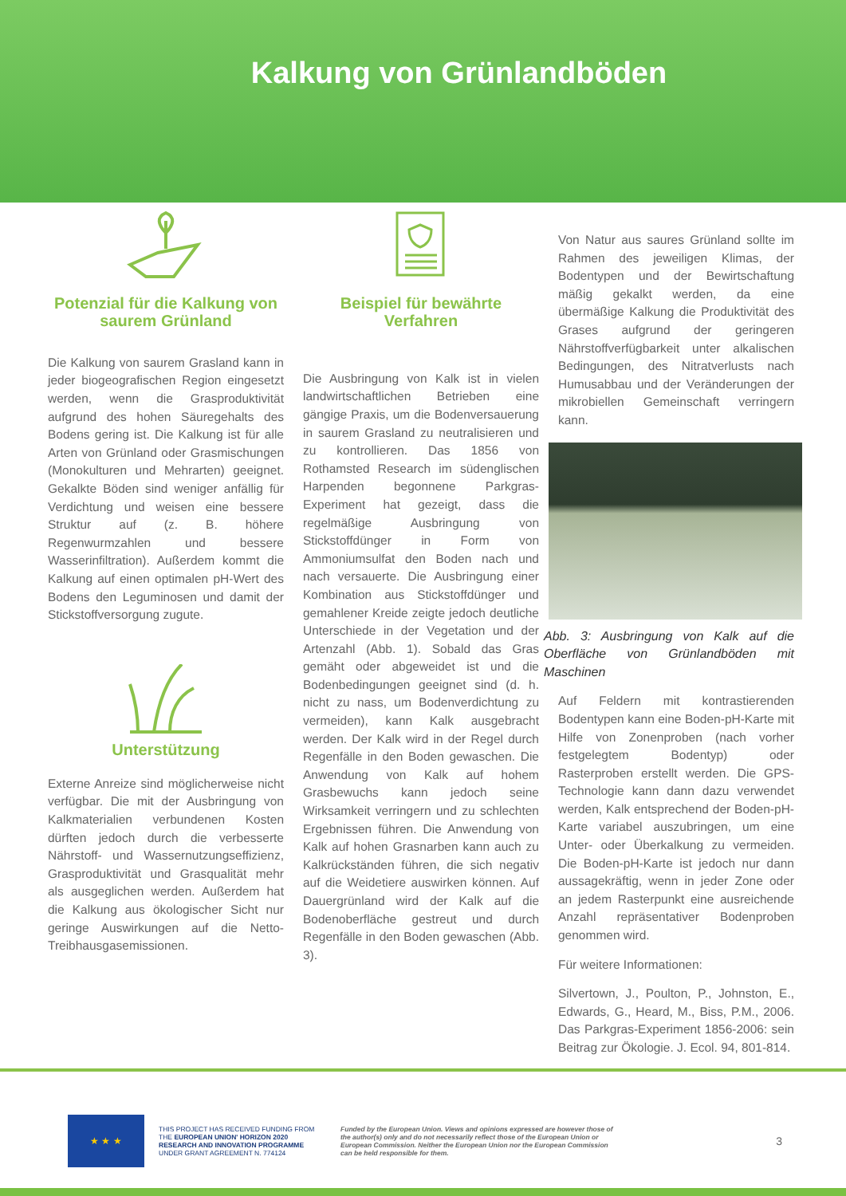Kalkung von Grünlandböden
Potenzial für die Kalkung von saurem Grünland
Die Kalkung von saurem Grasland kann in jeder biogeografischen Region eingesetzt werden, wenn die Grasproduktivität aufgrund des hohen Säuregehalts des Bodens gering ist. Die Kalkung ist für alle Arten von Grünland oder Grasmischungen (Monokulturen und Mehrarten) geeignet. Gekalkte Böden sind weniger anfällig für Verdichtung und weisen eine bessere Struktur auf (z. B. höhere Regenwurmzahlen und bessere Wasserinfiltration). Außerdem kommt die Kalkung auf einen optimalen pH-Wert des Bodens den Leguminosen und damit der Stickstoffversorgung zugute.
Unterstützung
Externe Anreize sind möglicherweise nicht verfügbar. Die mit der Ausbringung von Kalkmaterialien verbundenen Kosten dürften jedoch durch die verbesserte Nährstoff- und Wassernutzungseffizienz, Grasproduktivität und Grasqualität mehr als ausgeglichen werden. Außerdem hat die Kalkung aus ökologischer Sicht nur geringe Auswirkungen auf die Netto-Treibhausgasemissionen.
Beispiel für bewährte Verfahren
Die Ausbringung von Kalk ist in vielen landwirtschaftlichen Betrieben eine gängige Praxis, um die Bodenversauerung in saurem Grasland zu neutralisieren und zu kontrollieren. Das 1856 von Rothamsted Research im südenglischen Harpenden begonnene Parkgras-Experiment hat gezeigt, dass die regelmäßige Ausbringung von Stickstoffdünger in Form von Ammoniumsulfat den Boden nach und nach versauerte. Die Ausbringung einer Kombination aus Stickstoffdünger und gemahlener Kreide zeigte jedoch deutliche Unterschiede in der Vegetation und der Artenzahl (Abb. 1). Sobald das Gras gemäht oder abgeweidet ist und die Bodenbedingungen geeignet sind (d. h. nicht zu nass, um Bodenverdichtung zu vermeiden), kann Kalk ausgebracht werden. Der Kalk wird in der Regel durch Regenfälle in den Boden gewaschen. Die Anwendung von Kalk auf hohem Grasbewuchs kann jedoch seine Wirksamkeit verringern und zu schlechten Ergebnissen führen. Die Anwendung von Kalk auf hohen Grasnarben kann auch zu Kalkrückständen führen, die sich negativ auf die Weidetiere auswirken können. Auf Dauergrünland wird der Kalk auf die Bodenoberfläche gestreut und durch Regenfälle in den Boden gewaschen (Abb. 3).
Von Natur aus saures Grünland sollte im Rahmen des jeweiligen Klimas, der Bodentypen und der Bewirtschaftung mäßig gekalkt werden, da eine übermäßige Kalkung die Produktivität des Grases aufgrund der geringeren Nährstoffverfügbarkeit unter alkalischen Bedingungen, des Nitratverlusts nach Humusabbau und der Veränderungen der mikrobiellen Gemeinschaft verringern kann.
Abb. 3: Ausbringung von Kalk auf die Oberfläche von Grünlandböden mit Maschinen
Auf Feldern mit kontrastierenden Bodentypen kann eine Boden-pH-Karte mit Hilfe von Zonenproben (nach vorher festgelegtem Bodentyp) oder Rasterproben erstellt werden. Die GPS-Technologie kann dann dazu verwendet werden, Kalk entsprechend der Boden-pH-Karte variabel auszubringen, um eine Unter- oder Überkalkung zu vermeiden. Die Boden-pH-Karte ist jedoch nur dann aussagekräftig, wenn in jeder Zone oder an jedem Rasterpunkt eine ausreichende Anzahl repräsentativer Bodenproben genommen wird.
Für weitere Informationen:
Silvertown, J., Poulton, P., Johnston, E., Edwards, G., Heard, M., Biss, P.M., 2006. Das Parkgras-Experiment 1856-2006: sein Beitrag zur Ökologie. J. Ecol. 94, 801-814.
★ ★ ★
THIS PROJECT HAS RECEIVED FUNDING FROM THE EUROPEAN UNION' HORIZON 2020 RESEARCH AND INNOVATION PROGRAMME UNDER GRANT AGREEMENT N. 774124
Funded by the European Union. Views and opinions expressed are however those of the author(s) only and do not necessarily reflect those of the European Union or European Commission. Neither the European Union nor the European Commission can be held responsible for them.
3